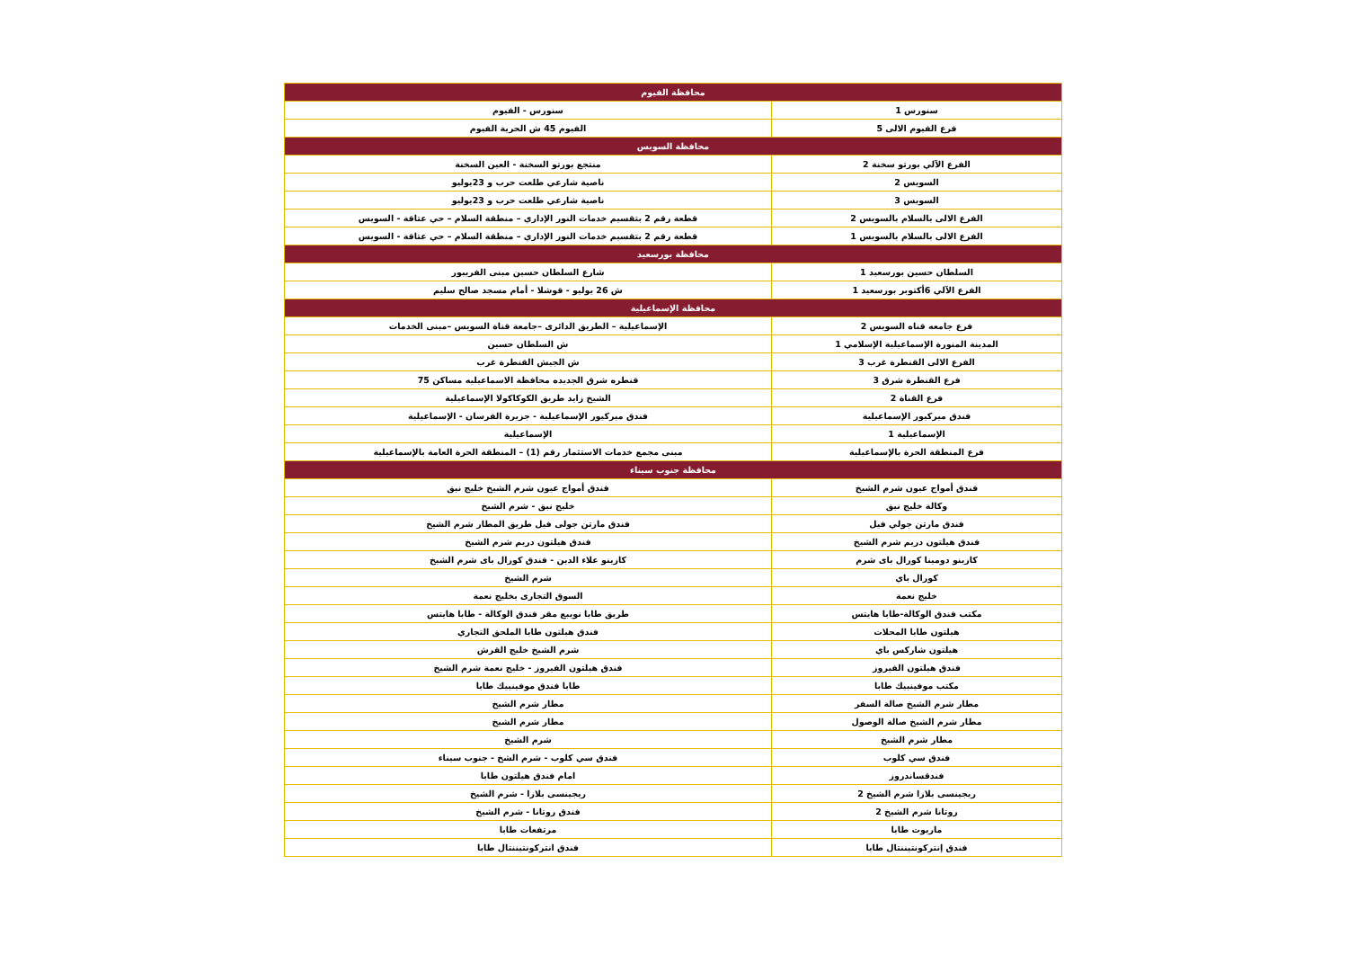| محافظة الفيوم | |
| --- | --- |
| سنورس 1 | سنورس - الفيوم |
| فرع الفيوم الالى 5 | الفيوم 45 ش الحرية الفيوم |
| محافظة السويس | |
| الفرع الآلي بورتو سخنة 2 | منتجع بورتو السخنة - العين السخنة |
| السويس 2 | ناصية شارعي طلعت حرب و 23يوليو |
| السويس 3 | ناصية شارعي طلعت حرب و 23يوليو |
| الفرع الالى بالسلام بالسويس 2 | قطعة رقم 2 بتقسيم خدمات النور الإداري – منطقة السلام – حي عتاقة - السويس |
| الفرع الالى بالسلام بالسويس 1 | قطعة رقم 2 بتقسيم خدمات النور الإداري – منطقة السلام – حي عتاقة - السويس |
| محافظة بورسعيد | |
| السلطان حسين بورسعيد 1 | شارع السلطان حسين مبنى الفريبور |
| الفرع الآلي 6أكتوبر بورسعيد 1 | ش 26 يوليو - قوشلا - أمام مسجد صالح سليم |
| محافظة الإسماعيلية | |
| فرع جامعه قناه السويس 2 | الإسماعيلية – الطريق الدائرى –جامعة قناة السويس –مبنى الخدمات |
| المدينة المنورة الإسماعيلية الإسلامي 1 | ش السلطان حسين |
| الفرع الالى القنطرة غرب 3 | ش الجيش القنطرة غرب |
| فرع القنطرة شرق 3 | قنطره شرق الجديده محافظة الاسماعيليه مساكن 75 |
| فرع القناة 2 | الشيخ زايد طريق الكوكاكولا الإسماعيلية |
| فندق ميركيور الإسماعيلية | فندق ميركيور الإسماعيلية - جزيرة الفرسان - الإسماعيلية |
| الإسماعيلية 1 | الإسماعيلية |
| فرع المنطقة الحرة بالإسماعيلية | مبنى مجمع خدمات الاستثمار رقم (1) – المنطقة الحرة العامة بالإسماعيلية |
| محافظة جنوب سيناء | |
| فندق أمواج عيون شرم الشيخ | فندق أمواج عيون شرم الشيخ خليج نبق |
| وكالة خليج نبق | خليج نبق - شرم الشيخ |
| فندق مارتن جولي فيل | فندق مارتن جولى فيل طريق المطار شرم الشيخ |
| فندق هيلتون دريم شرم الشيخ | فندق هيلتون دريم شرم الشيخ |
| كازينو دومينا كورال باى شرم | كازينو علاء الدين - فندق كورال باى شرم الشيخ |
| كورال باي | شرم الشيخ |
| خليج نعمة | السوق التجارى بخليج نعمة |
| مكتب فندق الوكالة-طابا هايتس | طريق طابا نويبع مقر فندق الوكالة - طابا هايتس |
| هيلتون طابا المحلات | فندق هيلتون طابا الملحق التجاري |
| هيلتون شاركس باي | شرم الشيخ خليج القرش |
| فندق هيلتون الفيروز | فندق هيلتون الفيروز - خليج نعمة شرم الشيخ |
| مكتب موفينبيك طابا | طابا فندق موفينبيك طابا |
| مطار شرم الشيخ صالة السفر | مطار شرم الشيخ |
| مطار شرم الشيخ صالة الوصول | مطار شرم الشيخ |
| مطار شرم الشيخ | شرم الشيخ |
| فندق سي كلوب | فندق سي كلوب - شرم الشخ - جنوب سيناء |
| فندقساندروز | امام فندق هيلتون طابا |
| ريجينسى بلازا شرم الشيخ 2 | ريجينسى بلازا - شرم الشيخ |
| روتانا شرم الشيخ 2 | فندق روتانا - شرم الشيخ |
| ماريوت طابا | مرتفعات طابا |
| فندق إنتركونتيننتال طابا | فندق انتركونتيننتال طابا |